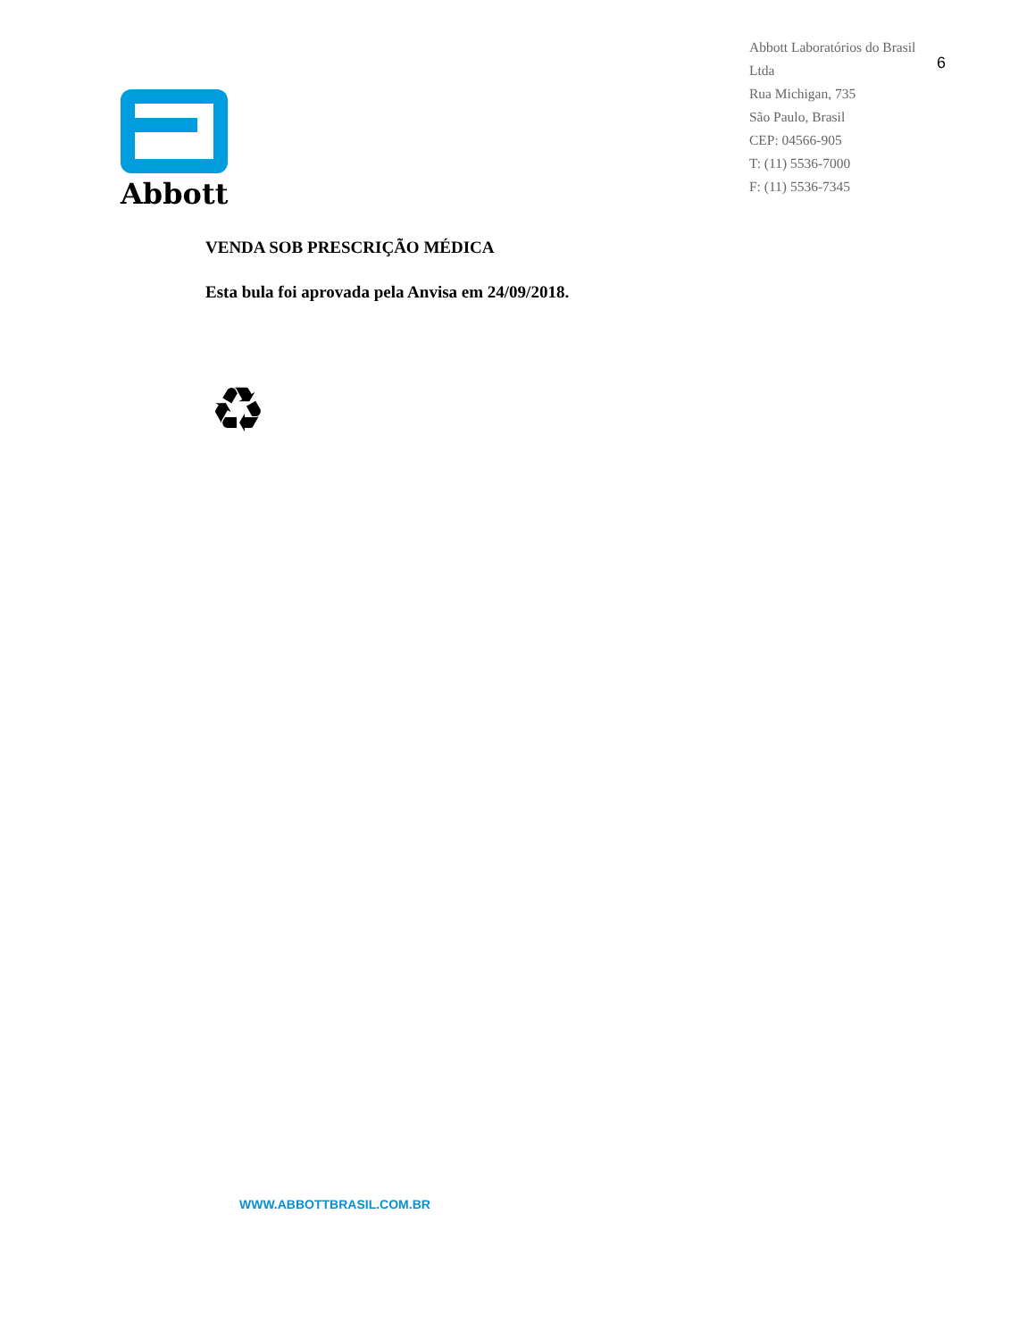Abbott
Abbott Laboratórios do Brasil Ltda
Rua Michigan, 735
São Paulo, Brasil
CEP: 04566-905
T: (11) 5536-7000
F: (11) 5536-7345
6
VENDA SOB PRESCRIÇÃO MÉDICA
Esta bula foi aprovada pela Anvisa em 24/09/2018.
♻
WWW.ABBOTTBRASIL.COM.BR